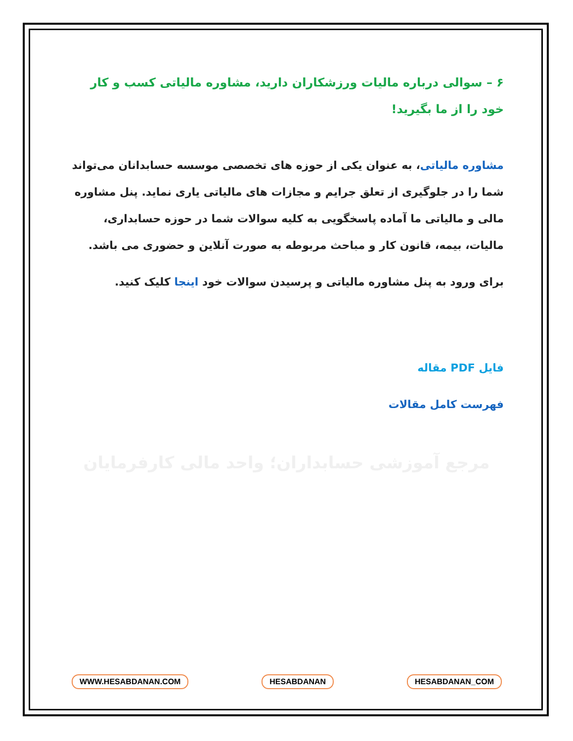۶ – سوالی درباره مالیات ورزشکاران دارید، مشاوره مالیاتی کسب و کار خود را از ما بگیرید!
مشاوره مالیاتی، به عنوان یکی از حوزه های تخصصی موسسه حسابدانان می‌تواند شما را در جلوگیری از تعلق جرایم و مجازات های مالیاتی یاری نماید. پنل مشاوره مالی و مالیاتی ما آماده پاسخگویی به کلیه سوالات شما در حوزه حسابداری، مالیات، بیمه، قانون کار و مباحث مربوطه به صورت آنلاین و حضوری می باشد.
برای ورود به پنل مشاوره مالیاتی و پرسیدن سوالات خود اینجا کلیک کنید.
فایل PDF مقاله
فهرست کامل مقالات
مرجع آموزشی حسابداران؛ واحد مالی کارفرمایان
WWW.HESABDANAN.COM HESABDANAN HESABDANAN_COM